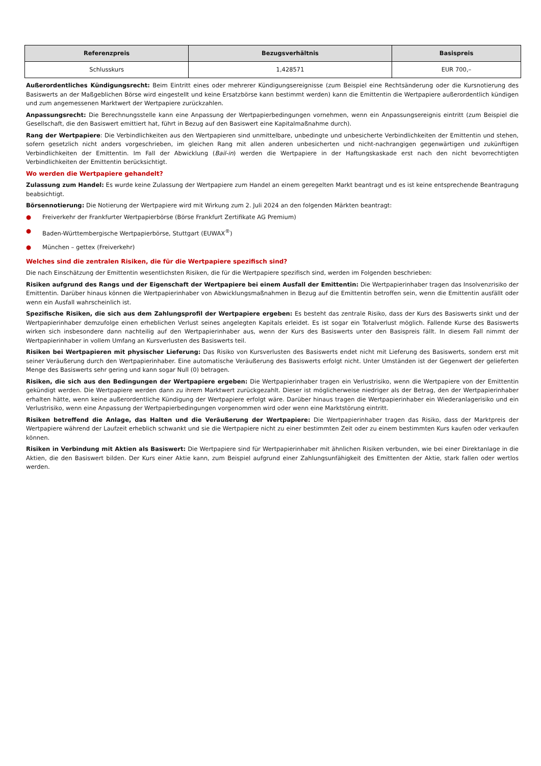| Referenzpreis | Bezugsverhältnis | Basispreis |
| --- | --- | --- |
| Schlusskurs | 1,428571 | EUR 700,– |
Außerordentliches Kündigungsrecht: Beim Eintritt eines oder mehrerer Kündigungsereignisse (zum Beispiel eine Rechtsänderung oder die Kursnotierung des Basiswerts an der Maßgeblichen Börse wird eingestellt und keine Ersatzbörse kann bestimmt werden) kann die Emittentin die Wertpapiere außerordentlich kündigen und zum angemessenen Marktwert der Wertpapiere zurückzahlen.
Anpassungsrecht: Die Berechnungsstelle kann eine Anpassung der Wertpapierbedingungen vornehmen, wenn ein Anpassungsereignis eintritt (zum Beispiel die Gesellschaft, die den Basiswert emittiert hat, führt in Bezug auf den Basiswert eine Kapitalmaßnahme durch).
Rang der Wertpapiere: Die Verbindlichkeiten aus den Wertpapieren sind unmittelbare, unbedingte und unbesicherte Verbindlichkeiten der Emittentin und stehen, sofern gesetzlich nicht anders vorgeschrieben, im gleichen Rang mit allen anderen unbesicherten und nicht-nachrangigen gegenwärtigen und zukünftigen Verbindlichkeiten der Emittentin. Im Fall der Abwicklung (Bail-in) werden die Wertpapiere in der Haftungskaskade erst nach den nicht bevorrechtigten Verbindlichkeiten der Emittentin berücksichtigt.
Wo werden die Wertpapiere gehandelt?
Zulassung zum Handel: Es wurde keine Zulassung der Wertpapiere zum Handel an einem geregelten Markt beantragt und es ist keine entsprechende Beantragung beabsichtigt.
Börsennotierung: Die Notierung der Wertpapiere wird mit Wirkung zum 2. Juli 2024 an den folgenden Märkten beantragt:
● Freiverkehr der Frankfurter Wertpapierbörse (Börse Frankfurt Zertifikate AG Premium)
● Baden-Württembergische Wertpapierbörse, Stuttgart (EUWAX<sup>®</sup>)
● München – gettex (Freiverkehr)
Welches sind die zentralen Risiken, die für die Wertpapiere spezifisch sind?
Die nach Einschätzung der Emittentin wesentlichsten Risiken, die für die Wertpapiere spezifisch sind, werden im Folgenden beschrieben:
Risiken aufgrund des Rangs und der Eigenschaft der Wertpapiere bei einem Ausfall der Emittentin: Die Wertpapierinhaber tragen das Insolvenzrisiko der Emittentin. Darüber hinaus können die Wertpapierinhaber von Abwicklungsmaßnahmen in Bezug auf die Emittentin betroffen sein, wenn die Emittentin ausfällt oder wenn ein Ausfall wahrscheinlich ist.
Spezifische Risiken, die sich aus dem Zahlungsprofil der Wertpapiere ergeben: Es besteht das zentrale Risiko, dass der Kurs des Basiswerts sinkt und der Wertpapierinhaber demzufolge einen erheblichen Verlust seines angelegten Kapitals erleidet. Es ist sogar ein Totalverlust möglich. Fallende Kurse des Basiswerts wirken sich insbesondere dann nachteilig auf den Wertpapierinhaber aus, wenn der Kurs des Basiswerts unter den Basispreis fällt. In diesem Fall nimmt der Wertpapierinhaber in vollem Umfang an Kursverlusten des Basiswerts teil.
Risiken bei Wertpapieren mit physischer Lieferung: Das Risiko von Kursverlusten des Basiswerts endet nicht mit Lieferung des Basiswerts, sondern erst mit seiner Veräußerung durch den Wertpapierinhaber. Eine automatische Veräußerung des Basiswerts erfolgt nicht. Unter Umständen ist der Gegenwert der gelieferten Menge des Basiswerts sehr gering und kann sogar Null (0) betragen.
Risiken, die sich aus den Bedingungen der Wertpapiere ergeben: Die Wertpapierinhaber tragen ein Verlustrisiko, wenn die Wertpapiere von der Emittentin gekündigt werden. Die Wertpapiere werden dann zu ihrem Marktwert zurückgezahlt. Dieser ist möglicherweise niedriger als der Betrag, den der Wertpapierinhaber erhalten hätte, wenn keine außerordentliche Kündigung der Wertpapiere erfolgt wäre. Darüber hinaus tragen die Wertpapierinhaber ein Wiederanlagerisiko und ein Verlustrisiko, wenn eine Anpassung der Wertpapierbedingungen vorgenommen wird oder wenn eine Marktstörung eintritt.
Risiken betreffend die Anlage, das Halten und die Veräußerung der Wertpapiere: Die Wertpapierinhaber tragen das Risiko, dass der Marktpreis der Wertpapiere während der Laufzeit erheblich schwankt und sie die Wertpapiere nicht zu einer bestimmten Zeit oder zu einem bestimmten Kurs kaufen oder verkaufen können.
Risiken in Verbindung mit Aktien als Basiswert: Die Wertpapiere sind für Wertpapierinhaber mit ähnlichen Risiken verbunden, wie bei einer Direktanlage in die Aktien, die den Basiswert bilden. Der Kurs einer Aktie kann, zum Beispiel aufgrund einer Zahlungsunfähigkeit des Emittenten der Aktie, stark fallen oder wertlos werden.